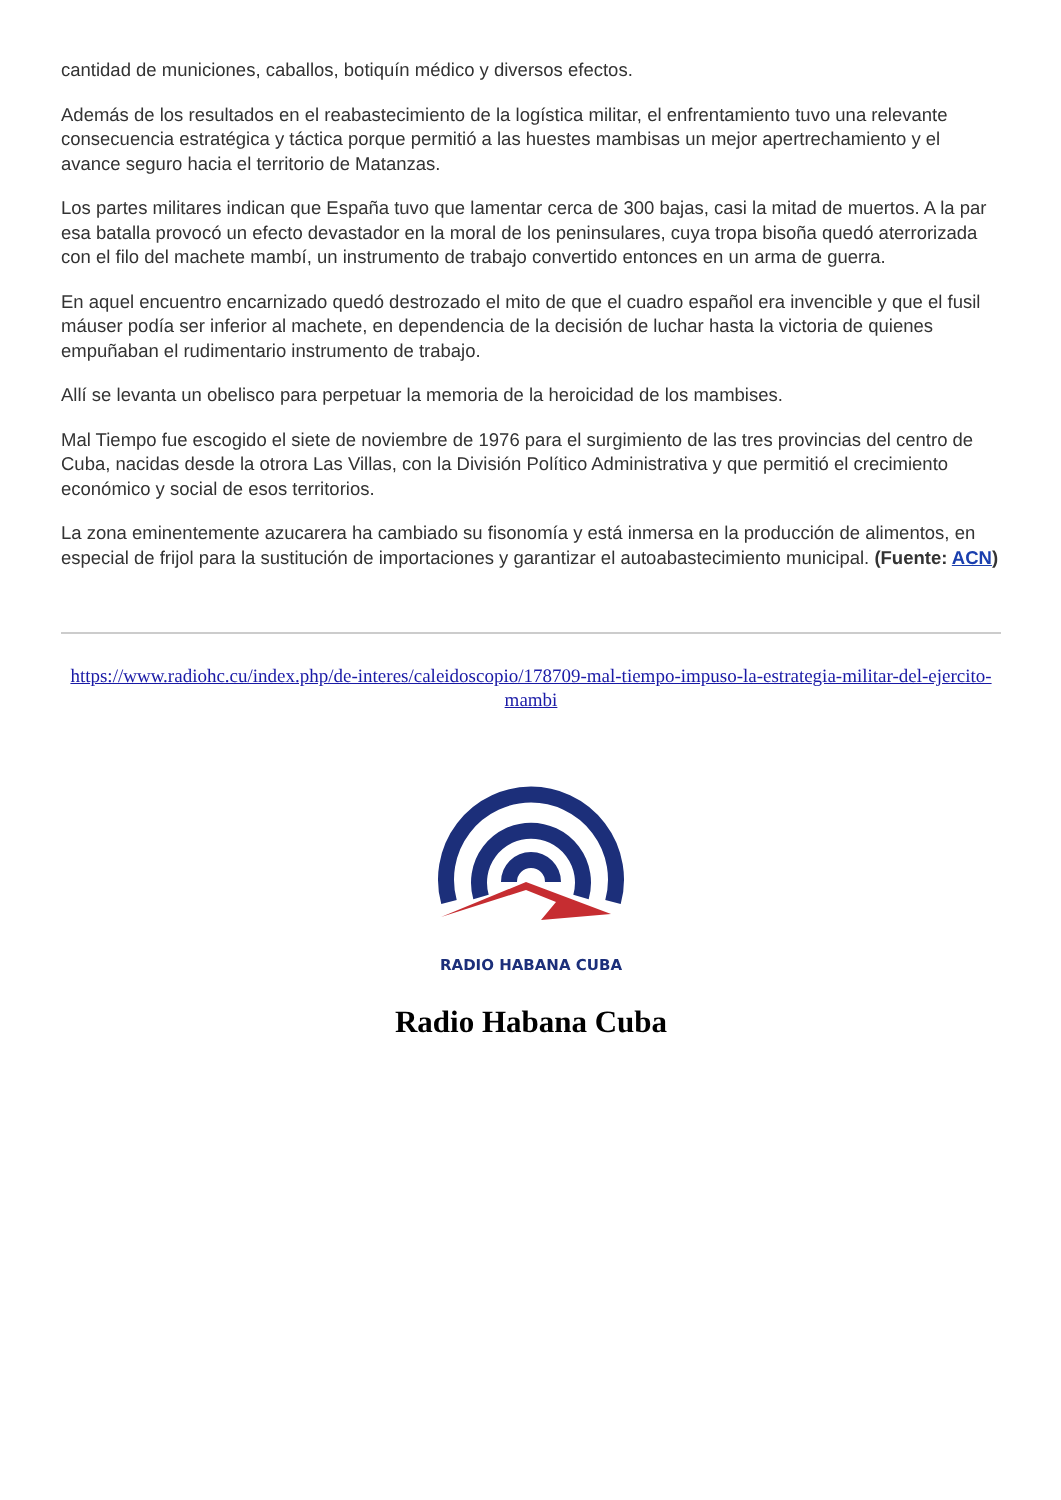cantidad de municiones, caballos, botiquín médico y diversos efectos.
Además de los resultados en el reabastecimiento de la logística militar, el enfrentamiento tuvo una relevante consecuencia estratégica y táctica porque permitió a las huestes mambisas un mejor apertrechamiento y el avance seguro hacia el territorio de Matanzas.
Los partes militares indican que España tuvo que lamentar cerca de 300 bajas, casi la mitad de muertos. A la par esa batalla provocó un efecto devastador en la moral de los peninsulares, cuya tropa bisoña quedó aterrorizada con el filo del machete mambí, un instrumento de trabajo convertido entonces en un arma de guerra.
En aquel encuentro encarnizado quedó destrozado el mito de que el cuadro español era invencible y que el fusil máuser podía ser inferior al machete, en dependencia de la decisión de luchar hasta la victoria de quienes empuñaban el rudimentario instrumento de trabajo.
Allí se levanta un obelisco para perpetuar la memoria de la heroicidad de los mambises.
Mal Tiempo fue escogido el siete de noviembre de 1976 para el surgimiento de las tres provincias del centro de Cuba, nacidas desde la otrora Las Villas, con la División Político Administrativa y que permitió el crecimiento económico y social de esos territorios.
La zona eminentemente azucarera ha cambiado su fisonomía y está inmersa en la producción de alimentos, en especial de frijol para la sustitución de importaciones y garantizar el autoabastecimiento municipal. (Fuente: ACN)
https://www.radiohc.cu/index.php/de-interes/caleidoscopio/178709-mal-tiempo-impuso-la-estrategia-militar-del-ejercito-mambi
RADIO HABANA CUBA
Radio Habana Cuba